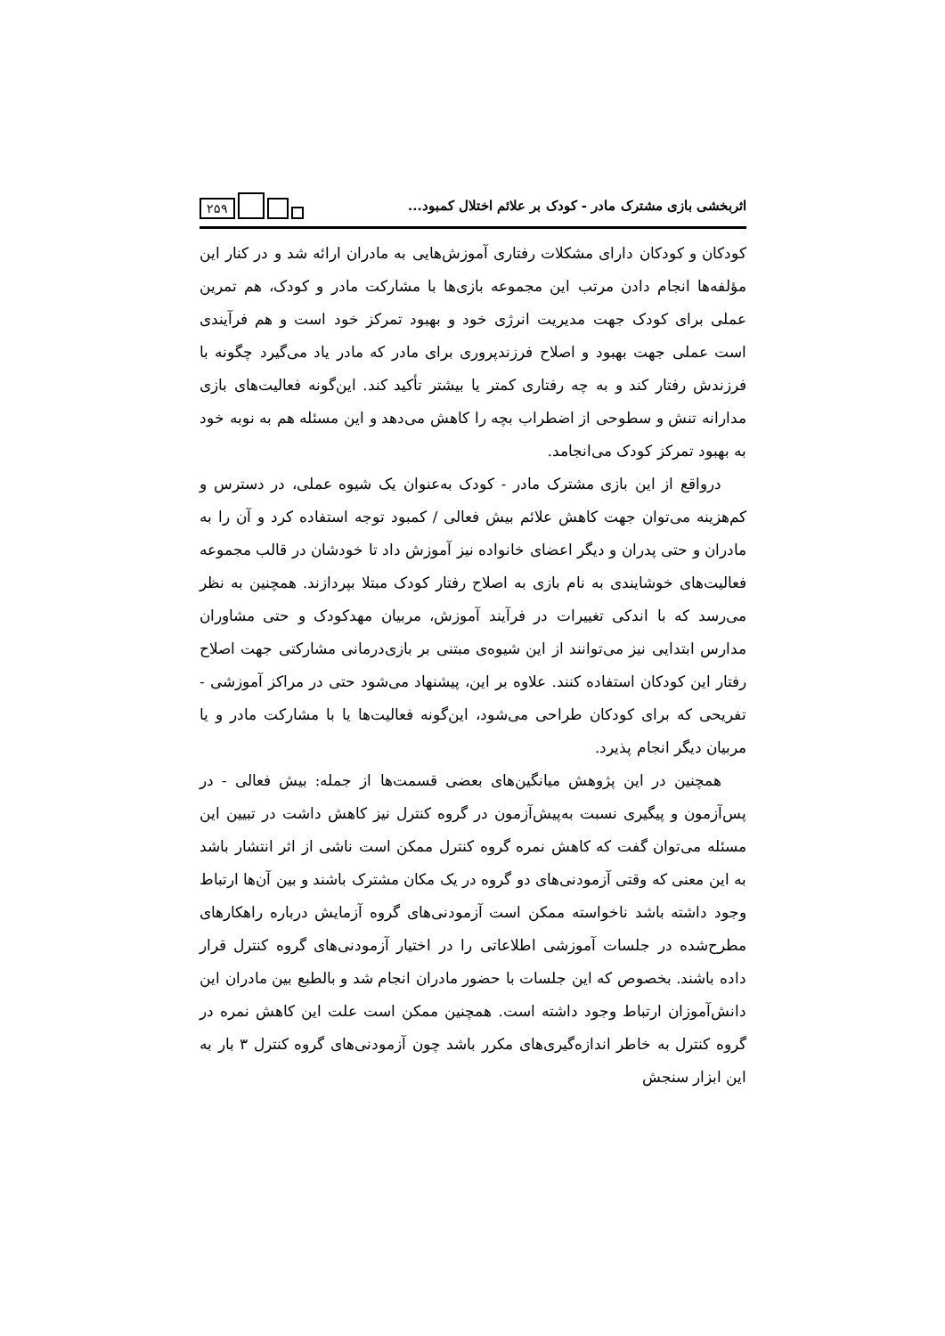اثربخشی بازی مشترک مادر - کودک بر علائم اختلال کمبود...
۲۵۹
کودکان و کودکان دارای مشکلات رفتاری آموزش‌هایی به مادران ارائه شد و در کنار این مؤلفه‌ها انجام دادن مرتب این مجموعه بازی‌ها با مشارکت مادر و کودک، هم تمرین عملی برای کودک جهت مدیریت انرژی خود و بهبود تمرکز خود است و هم فرآیندی است عملی جهت بهبود و اصلاح فرزندپروری برای مادر که مادر یاد می‌گیرد چگونه با فرزندش رفتار کند و به چه رفتاری کمتر یا بیشتر تأکید کند. این‌گونه فعالیت‌های بازی مدارانه تنش و سطوحی از اضطراب بچه را کاهش می‌دهد و این مسئله هم به نوبه خود به بهبود تمرکز کودک می‌انجامد.
درواقع از این بازی مشترک مادر - کودک به‌عنوان یک شیوه عملی، در دسترس و کم‌هزینه می‌توان جهت کاهش علائم بیش فعالی / کمبود توجه استفاده کرد و آن را به مادران و حتی پدران و دیگر اعضای خانواده نیز آموزش داد تا خودشان در قالب مجموعه فعالیت‌های خوشایندی به نام بازی به اصلاح رفتار کودک مبتلا بپردازند. همچنین به نظر می‌رسد که با اندکی تغییرات در فرآیند آموزش، مربیان مهدکودک و حتی مشاوران مدارس ابتدایی نیز می‌توانند از این شیوه‌ی مبتنی بر بازی‌درمانی مشارکتی جهت اصلاح رفتار این کودکان استفاده کنند. علاوه بر این، پیشنهاد می‌شود حتی در مراکز آموزشی - تفریحی که برای کودکان طراحی می‌شود، این‌گونه فعالیت‌ها یا با مشارکت مادر و یا مربیان دیگر انجام پذیرد.
همچنین در این پژوهش میانگین‌های بعضی قسمت‌ها از جمله: بیش فعالی - در پس‌آزمون و پیگیری نسبت به‌پیش‌آزمون در گروه کنترل نیز کاهش داشت در تبیین این مسئله می‌توان گفت که کاهش نمره گروه کنترل ممکن است ناشی از اثر انتشار باشد به این معنی که وقتی آزمودنی‌های دو گروه در یک مکان مشترک باشند و بین آن‌ها ارتباط وجود داشته باشد ناخواسته ممکن است آزمودنی‌های گروه آزمایش درباره راهکارهای مطرح‌شده در جلسات آموزشی اطلاعاتی را در اختیار آزمودنی‌های گروه کنترل قرار داده باشند. بخصوص که این جلسات با حضور مادران انجام شد و بالطبع بین مادران این دانش‌آموزان ارتباط وجود داشته است. همچنین ممکن است علت این کاهش نمره در گروه کنترل به خاطر اندازه‌گیری‌های مکرر باشد چون آزمودنی‌های گروه کنترل ۳ بار به این ابزار سنجش